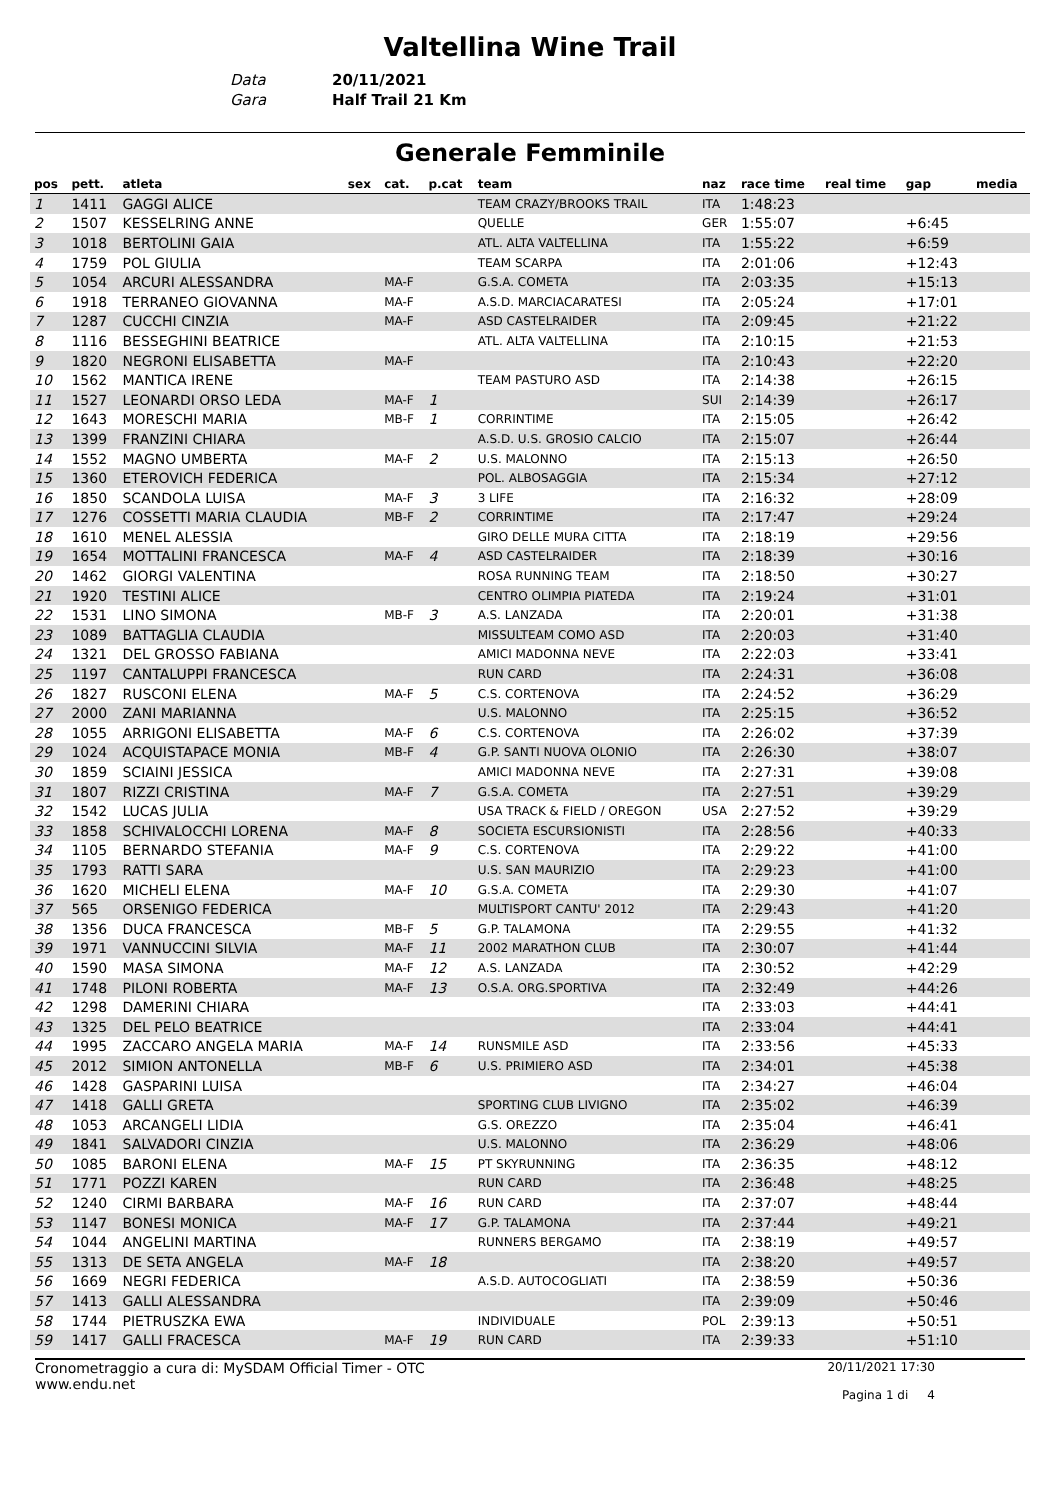Valtellina Wine Trail
Data 20/11/2021
Gara Half Trail 21 Km
Generale Femminile
| pos | pett. | atleta | sex | cat. | p.cat | team | naz | race time | real time | gap | media |
| --- | --- | --- | --- | --- | --- | --- | --- | --- | --- | --- | --- |
| 1 | 1411 | GAGGI ALICE | | | | TEAM CRAZY/BROOKS TRAIL | ITA | 1:48:23 | | | |
| 2 | 1507 | KESSELRING ANNE | | | | QUELLE | GER | 1:55:07 | | +6:45 | |
| 3 | 1018 | BERTOLINI GAIA | | | | ATL. ALTA VALTELLINA | ITA | 1:55:22 | | +6:59 | |
| 4 | 1759 | POL GIULIA | | | | TEAM SCARPA | ITA | 2:01:06 | | +12:43 | |
| 5 | 1054 | ARCURI ALESSANDRA | | MA-F | | G.S.A. COMETA | ITA | 2:03:35 | | +15:13 | |
| 6 | 1918 | TERRANEO GIOVANNA | | MA-F | | A.S.D. MARCIACARATESI | ITA | 2:05:24 | | +17:01 | |
| 7 | 1287 | CUCCHI CINZIA | | MA-F | | ASD CASTELRAIDER | ITA | 2:09:45 | | +21:22 | |
| 8 | 1116 | BESSEGHINI BEATRICE | | | | ATL. ALTA VALTELLINA | ITA | 2:10:15 | | +21:53 | |
| 9 | 1820 | NEGRONI ELISABETTA | | MA-F | | | ITA | 2:10:43 | | +22:20 | |
| 10 | 1562 | MANTICA IRENE | | | | TEAM PASTURO ASD | ITA | 2:14:38 | | +26:15 | |
| 11 | 1527 | LEONARDI ORSO LEDA | | MA-F | 1 | | SUI | 2:14:39 | | +26:17 | |
| 12 | 1643 | MORESCHI MARIA | | MB-F | 1 | CORRINTIME | ITA | 2:15:05 | | +26:42 | |
| 13 | 1399 | FRANZINI CHIARA | | | | A.S.D. U.S. GROSIO CALCIO | ITA | 2:15:07 | | +26:44 | |
| 14 | 1552 | MAGNO UMBERTA | | MA-F | 2 | U.S. MALONNO | ITA | 2:15:13 | | +26:50 | |
| 15 | 1360 | ETEROVICH FEDERICA | | | | POL. ALBOSAGGIA | ITA | 2:15:34 | | +27:12 | |
| 16 | 1850 | SCANDOLA LUISA | | MA-F | 3 | 3 LIFE | ITA | 2:16:32 | | +28:09 | |
| 17 | 1276 | COSSETTI MARIA CLAUDIA | | MB-F | 2 | CORRINTIME | ITA | 2:17:47 | | +29:24 | |
| 18 | 1610 | MENEL ALESSIA | | | | GIRO DELLE MURA CITTA | ITA | 2:18:19 | | +29:56 | |
| 19 | 1654 | MOTTALINI FRANCESCA | | MA-F | 4 | ASD CASTELRAIDER | ITA | 2:18:39 | | +30:16 | |
| 20 | 1462 | GIORGI VALENTINA | | | | ROSA RUNNING TEAM | ITA | 2:18:50 | | +30:27 | |
| 21 | 1920 | TESTINI ALICE | | | | CENTRO OLIMPIA PIATEDA | ITA | 2:19:24 | | +31:01 | |
| 22 | 1531 | LINO SIMONA | | MB-F | 3 | A.S. LANZADA | ITA | 2:20:01 | | +31:38 | |
| 23 | 1089 | BATTAGLIA CLAUDIA | | | | MISSULTEAM COMO ASD | ITA | 2:20:03 | | +31:40 | |
| 24 | 1321 | DEL GROSSO FABIANA | | | | AMICI MADONNA NEVE | ITA | 2:22:03 | | +33:41 | |
| 25 | 1197 | CANTALUPPI FRANCESCA | | | | RUN CARD | ITA | 2:24:31 | | +36:08 | |
| 26 | 1827 | RUSCONI ELENA | | MA-F | 5 | C.S. CORTENOVA | ITA | 2:24:52 | | +36:29 | |
| 27 | 2000 | ZANI MARIANNA | | | | U.S. MALONNO | ITA | 2:25:15 | | +36:52 | |
| 28 | 1055 | ARRIGONI ELISABETTA | | MA-F | 6 | C.S. CORTENOVA | ITA | 2:26:02 | | +37:39 | |
| 29 | 1024 | ACQUISTAPACE MONIA | | MB-F | 4 | G.P. SANTI NUOVA OLONIO | ITA | 2:26:30 | | +38:07 | |
| 30 | 1859 | SCIAINI JESSICA | | | | AMICI MADONNA NEVE | ITA | 2:27:31 | | +39:08 | |
| 31 | 1807 | RIZZI CRISTINA | | MA-F | 7 | G.S.A. COMETA | ITA | 2:27:51 | | +39:29 | |
| 32 | 1542 | LUCAS JULIA | | | | USA TRACK & FIELD / OREGON | USA | 2:27:52 | | +39:29 | |
| 33 | 1858 | SCHIVALOCCHI LORENA | | MA-F | 8 | SOCIETA ESCURSIONISTI | ITA | 2:28:56 | | +40:33 | |
| 34 | 1105 | BERNARDO STEFANIA | | MA-F | 9 | C.S. CORTENOVA | ITA | 2:29:22 | | +41:00 | |
| 35 | 1793 | RATTI SARA | | | | U.S. SAN MAURIZIO | ITA | 2:29:23 | | +41:00 | |
| 36 | 1620 | MICHELI ELENA | | MA-F | 10 | G.S.A. COMETA | ITA | 2:29:30 | | +41:07 | |
| 37 | 565 | ORSENIGO FEDERICA | | | | MULTISPORT CANTU' 2012 | ITA | 2:29:43 | | +41:20 | |
| 38 | 1356 | DUCA FRANCESCA | | MB-F | 5 | G.P. TALAMONA | ITA | 2:29:55 | | +41:32 | |
| 39 | 1971 | VANNUCCINI SILVIA | | MA-F | 11 | 2002 MARATHON CLUB | ITA | 2:30:07 | | +41:44 | |
| 40 | 1590 | MASA SIMONA | | MA-F | 12 | A.S. LANZADA | ITA | 2:30:52 | | +42:29 | |
| 41 | 1748 | PILONI ROBERTA | | MA-F | 13 | O.S.A. ORG.SPORTIVA | ITA | 2:32:49 | | +44:26 | |
| 42 | 1298 | DAMERINI CHIARA | | | | | ITA | 2:33:03 | | +44:41 | |
| 43 | 1325 | DEL PELO BEATRICE | | | | | ITA | 2:33:04 | | +44:41 | |
| 44 | 1995 | ZACCARO ANGELA MARIA | | MA-F | 14 | RUNSMILE ASD | ITA | 2:33:56 | | +45:33 | |
| 45 | 2012 | SIMION ANTONELLA | | MB-F | 6 | U.S. PRIMIERO ASD | ITA | 2:34:01 | | +45:38 | |
| 46 | 1428 | GASPARINI LUISA | | | | | ITA | 2:34:27 | | +46:04 | |
| 47 | 1418 | GALLI GRETA | | | | SPORTING CLUB LIVIGNO | ITA | 2:35:02 | | +46:39 | |
| 48 | 1053 | ARCANGELI LIDIA | | | | G.S. OREZZO | ITA | 2:35:04 | | +46:41 | |
| 49 | 1841 | SALVADORI CINZIA | | | | U.S. MALONNO | ITA | 2:36:29 | | +48:06 | |
| 50 | 1085 | BARONI ELENA | | MA-F | 15 | PT SKYRUNNING | ITA | 2:36:35 | | +48:12 | |
| 51 | 1771 | POZZI KAREN | | | | RUN CARD | ITA | 2:36:48 | | +48:25 | |
| 52 | 1240 | CIRMI BARBARA | | MA-F | 16 | RUN CARD | ITA | 2:37:07 | | +48:44 | |
| 53 | 1147 | BONESI MONICA | | MA-F | 17 | G.P. TALAMONA | ITA | 2:37:44 | | +49:21 | |
| 54 | 1044 | ANGELINI MARTINA | | | | RUNNERS BERGAMO | ITA | 2:38:19 | | +49:57 | |
| 55 | 1313 | DE SETA ANGELA | | MA-F | 18 | | ITA | 2:38:20 | | +49:57 | |
| 56 | 1669 | NEGRI FEDERICA | | | | A.S.D. AUTOCOGLIATI | ITA | 2:38:59 | | +50:36 | |
| 57 | 1413 | GALLI ALESSANDRA | | | | | ITA | 2:39:09 | | +50:46 | |
| 58 | 1744 | PIETRUSZKA EWA | | | | INDIVIDUALE | POL | 2:39:13 | | +50:51 | |
| 59 | 1417 | GALLI FRACESCA | | MA-F | 19 | RUN CARD | ITA | 2:39:33 | | +51:10 | |
Cronometraggio a cura di: MySDAM Official Timer - OTC
www.endu.net
20/11/2021 17:30
Pagina 1 di 4